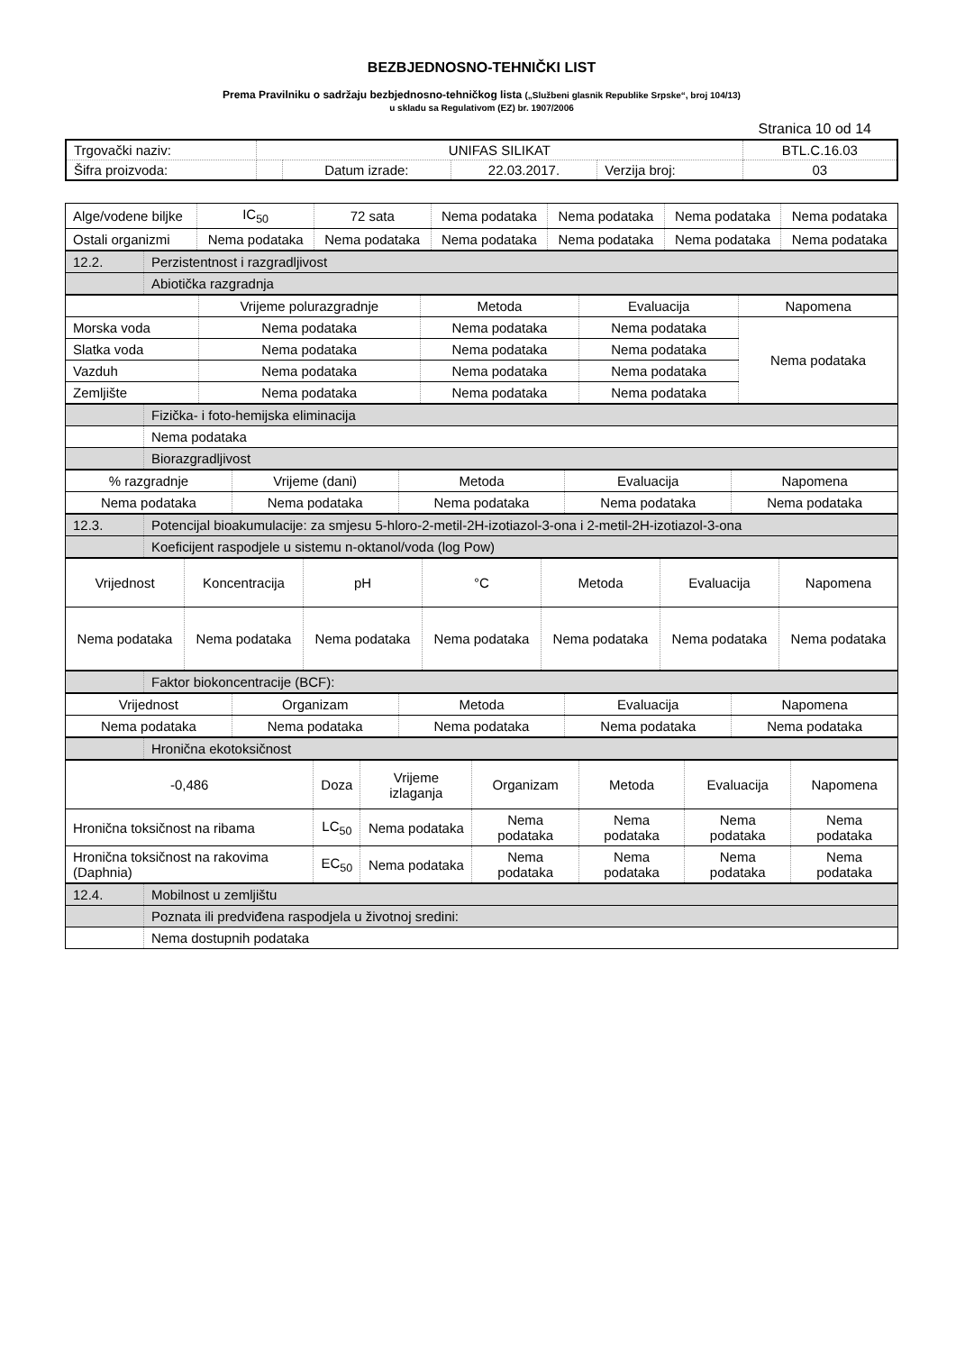BEZBJEDNOSNO-TEHNIČKI LIST
Prema Pravilniku o sadržaju bezbjednosno-tehničkog lista („Službeni glasnik Republike Srpske“, broj 104/13)
u skladu sa Regulativom (EZ) br. 1907/2006
Stranica 10 od 14
| Trgovački naziv: | UNIFAS SILIKAT | | | | BTL.C.16.03 |
| Šifra proizvoda: | | Datum izrade: | 22.03.2017. | Verzija broj: | 03 |
| Alge/vodene biljke | IC<sub>50</sub> | 72 sata | Nema podataka | Nema podataka | Nema podataka | Nema podataka |
| Ostali organizmi | Nema podataka | Nema podataka | Nema podataka | Nema podataka | Nema podataka | Nema podataka |
| 12.2. | Perzistentnost i razgradljivost |
| | Abiotička razgradnja |
| | Vrijeme polurazgradnje | Metoda | Evaluacija | Napomena |
| Morska voda | Nema podataka | Nema podataka | Nema podataka | Nema podataka |
| Slatka voda | Nema podataka | Nema podataka | Nema podataka | |
| Vazduh | Nema podataka | Nema podataka | Nema podataka | |
| Zemljište | Nema podataka | Nema podataka | Nema podataka | |
| | Fizička- i foto-hemijska eliminacija |
| | Nema podataka |
| | Biorazgradljivost |
| % razgradnje | Vrijeme (dani) | Metoda | Evaluacija | Napomena |
| Nema podataka | Nema podataka | Nema podataka | Nema podataka | Nema podataka |
| 12.3. | Potencijal bioakumulacije: za smjesu 5-hloro-2-metil-2H-izotiazol-3-ona i 2-metil-2H-izotiazol-3-ona |
| | Koeficijent raspodjele u sistemu n-oktanol/voda (log Pow) |
| Vrijednost | Koncentracija | pH | °C | Metoda | Evaluacija | Napomena |
| Nema podataka | Nema podataka | Nema podataka | Nema podataka | Nema podataka | Nema podataka | Nema podataka |
| | Faktor biokoncentracije (BCF): |
| Vrijednost | Organizam | Metoda | Evaluacija | Napomena |
| Nema podataka | Nema podataka | Nema podataka | Nema podataka | Nema podataka |
| | Hronična ekotoksičnost |
| -0,486 | Doza | Vrijeme izlaganja | Organizam | Metoda | Evaluacija | Napomena |
| Hronična toksičnost na ribama | LC<sub>50</sub> | Nema podataka | Nema podataka | Nema podataka | Nema podataka | Nema podataka |
| Hronična toksičnost na rakovima (Daphnia) | EC<sub>50</sub> | Nema podataka | Nema podataka | Nema podataka | Nema podataka | Nema podataka |
| 12.4. | Mobilnost u zemljištu |
| | Poznata ili predviđena raspodjela u životnoj sredini: |
| | Nema dostupnih podataka |